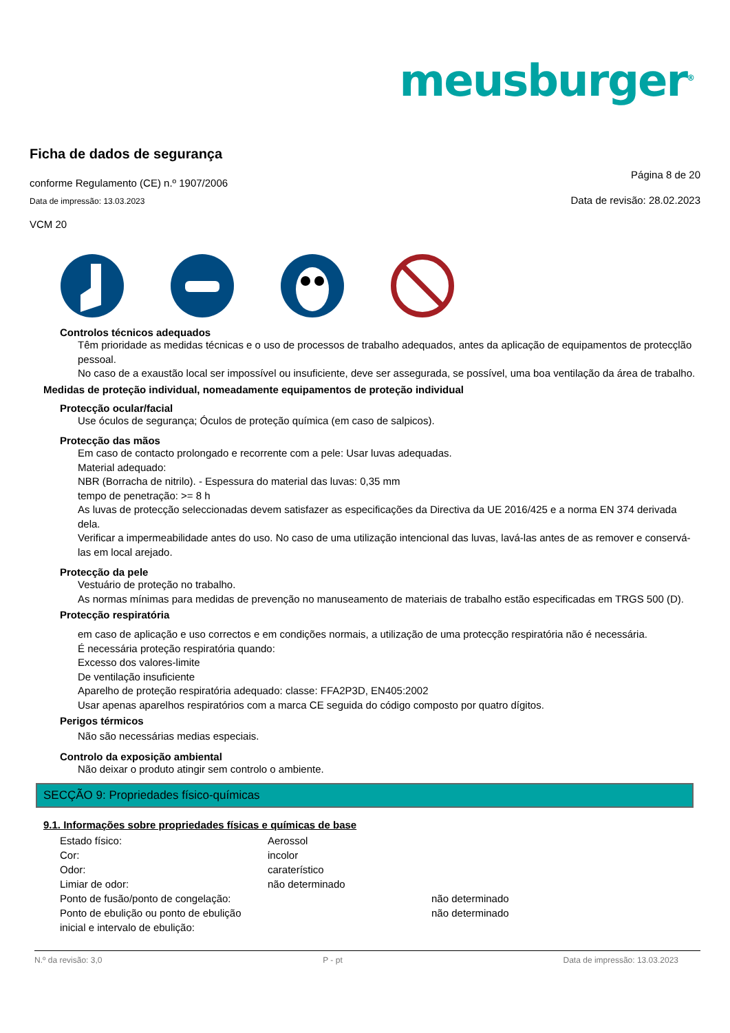meusburger<sup>®</sup>
Ficha de dados de segurança
conforme Regulamento (CE) n.º 1907/2006
Página 8 de 20
Data de impressão: 13.03.2023
Data de revisão: 28.02.2023
VCM 20
Controlos técnicos adequados
Têm prioridade as medidas técnicas e o uso de processos de trabalho adequados, antes da aplicação de equipamentos de protecçlão pessoal.
No caso de a exaustão local ser impossível ou insuficiente, deve ser assegurada, se possível, uma boa ventilação da área de trabalho.
Medidas de proteção individual, nomeadamente equipamentos de proteção individual
Protecção ocular/facial
Use óculos de segurança; Óculos de proteção química (em caso de salpicos).
Protecção das mãos
Em caso de contacto prolongado e recorrente com a pele: Usar luvas adequadas.
Material adequado:
NBR (Borracha de nitrilo). - Espessura do material das luvas: 0,35 mm
tempo de penetração: >= 8 h
As luvas de protecção seleccionadas devem satisfazer as especificações da Directiva da UE 2016/425 e a norma EN 374 derivada dela.
Verificar a impermeabilidade antes do uso. No caso de uma utilização intencional das luvas, lavá-las antes de as remover e conservá-las em local arejado.
Protecção da pele
Vestuário de proteção no trabalho.
As normas mínimas para medidas de prevenção no manuseamento de materiais de trabalho estão especificadas em TRGS 500 (D).
Protecção respiratória
em caso de aplicação e uso correctos e em condições normais, a utilização de uma protecção respiratória não é necessária.
É necessária proteção respiratória quando:
Excesso dos valores-limite
De ventilação insuficiente
Aparelho de proteção respiratória adequado: classe: FFA2P3D, EN405:2002
Usar apenas aparelhos respiratórios com a marca CE seguida do código composto por quatro dígitos.
Perigos térmicos
Não são necessárias medias especiais.
Controlo da exposição ambiental
Não deixar o produto atingir sem controlo o ambiente.
SECÇÃO 9: Propriedades físico-químicas
9.1. Informações sobre propriedades físicas e químicas de base
| Estado físico: | Aerossol | |
| Cor: | incolor | |
| Odor: | caraterístico | |
| Limiar de odor: | não determinado | |
| Ponto de fusão/ponto de congelação: | | não determinado |
| Ponto de ebulição ou ponto de ebulição inicial e intervalo de ebulição: | | não determinado |
N.º da revisão: 3,0 P - pt Data de impressão: 13.03.2023